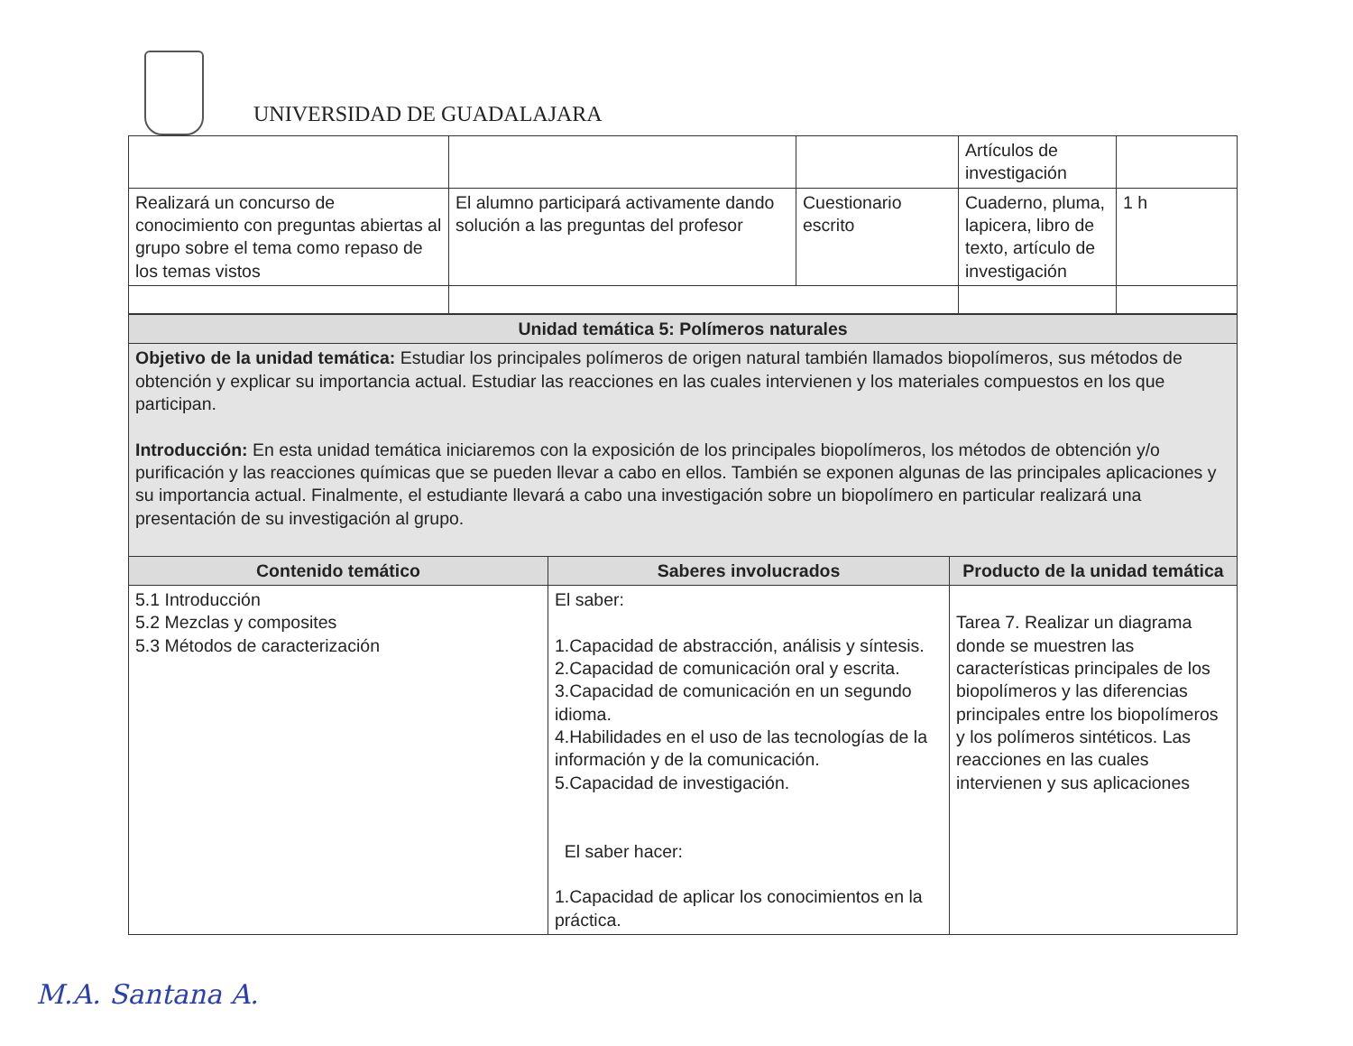UNIVERSIDAD DE GUADALAJARA
| | | | Artículos de investigación | |
| Realizará un concurso de conocimiento con preguntas abiertas al grupo sobre el tema como repaso de los temas vistos | El alumno participará activamente dando solución a las preguntas del profesor | Cuestionario escrito | Cuaderno, pluma, lapicera, libro de texto, artículo de investigación | 1 h |
| Unidad temática 5: Polímeros naturales | | |
| Objetivo de la unidad temática: Estudiar los principales polímeros de origen natural también llamados biopolímeros, sus métodos de obtención y explicar su importancia actual. Estudiar las reacciones en las cuales intervienen y los materiales compuestos en los que participan. Introducción: En esta unidad temática iniciaremos con la exposición de los principales biopolímeros, los métodos de obtención y/o purificación y las reacciones químicas que se pueden llevar a cabo en ellos. También se exponen algunas de las principales aplicaciones y su importancia actual. Finalmente, el estudiante llevará a cabo una investigación sobre un biopolímero en particular realizará una presentación de su investigación al grupo. | | |
| Contenido temático | Saberes involucrados | Producto de la unidad temática |
| 5.1 Introducción 5.2 Mezclas y composites 5.3 Métodos de caracterización | El saber: 1.Capacidad de abstracción, análisis y síntesis. 2.Capacidad de comunicación oral y escrita. 3.Capacidad de comunicación en un segundo idioma. 4.Habilidades en el uso de las tecnologías de la información y de la comunicación. 5.Capacidad de investigación. El saber hacer: 1.Capacidad de aplicar los conocimientos en la práctica. | Tarea 7. Realizar un diagrama donde se muestren las características principales de los biopolímeros y las diferencias principales entre los biopolímeros y los polímeros sintéticos. Las reacciones en las cuales intervienen y sus aplicaciones |
M.A. Santana A.